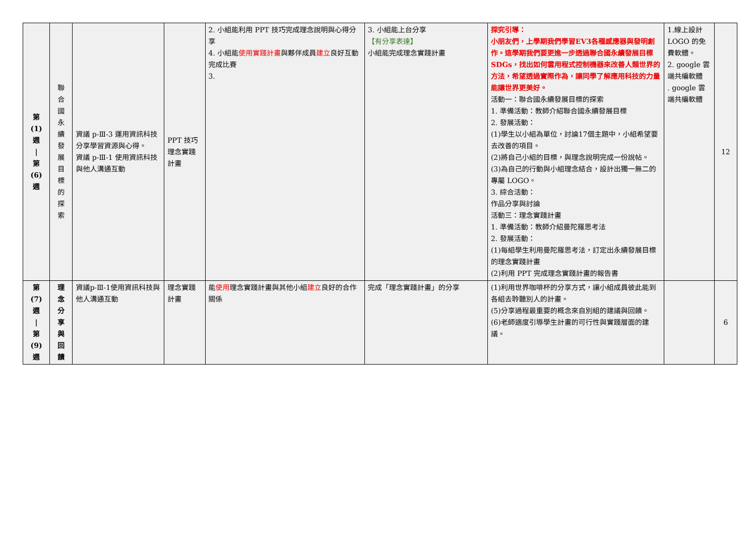| 第 (1) 週 / 第 (6) 週 | 聯 合 國 永 續 發 展 目 標 的 探 索 | 資議 p-Ⅲ-3 運用資訊科技分享學習資源與心得。 資議 p-Ⅲ-1 使用資訊科技與他人溝通互動 | PPT 技巧 理念實踐計畫 | 2. 小組能利用 PPT 技巧完成理念說明與心得分享 4. 小組能 使用實踐計畫 與夥伴成員 建立 良好互動完成比賽 3. | 3. 小組能上台分享 【有分享表達】 小組能完成理念實踐計畫 | 探究引導： 小朋友們，上學期我們學習EV3各種感應器與發明創作。這學期我們要更進一步透過聯合國永續發展目標SDGs，找出如何雲用程式控制機器來改善人類世界的方法，希望透過實際作為，讓同學了解應用科技的力量能讓世界更美好。 活動一：聯合國永續發展目標的探索 1. 準備活動：教師介紹聯合國永續發展目標 2. 發展活動： (1)學生以小組為單位，討論17個主題中，小組希望要去改善的項目。 (2)將自己小組的目標，與理念說明完成一份說帖。 (3)為自己的行動與小組理念結合，設計出獨一無二的專屬 LOGO。 3. 綜合活動： 作品分享與討論 活動三：理念實踐計畫 1. 準備活動：教師介紹曼陀羅思考法 2. 發展活動： (1)每組學生利用曼陀羅思考法，訂定出永續發展目標的理念實踐計畫 (2)利用 PPT 完成理念實踐計畫的報告書 | 1.線上設計 LOGO 的免費軟體。 2. google 雲端共編軟體 . google 雲端共編軟體 | 12 |
| 第 (7) 週 / 第 (9) 週 | 理 念 分 享 與 回 饋 | 資議p-Ⅲ-1使用資訊科技與他人溝通互動 | 理念實踐計畫 | 能 使用 理念實踐計畫與其他小組 建立 良好的合作關係 | 完成「理念實踐計畫」的分享 | (1)利用世界咖啡杯的分享方式，讓小組成員彼此能到各組去聆聽別人的計畫。 (5)分享過程最重要的概念來自別組的建議與回饋。 (6)老師適度引導學生計畫的可行性與實踐層面的建議。 | | 6 |